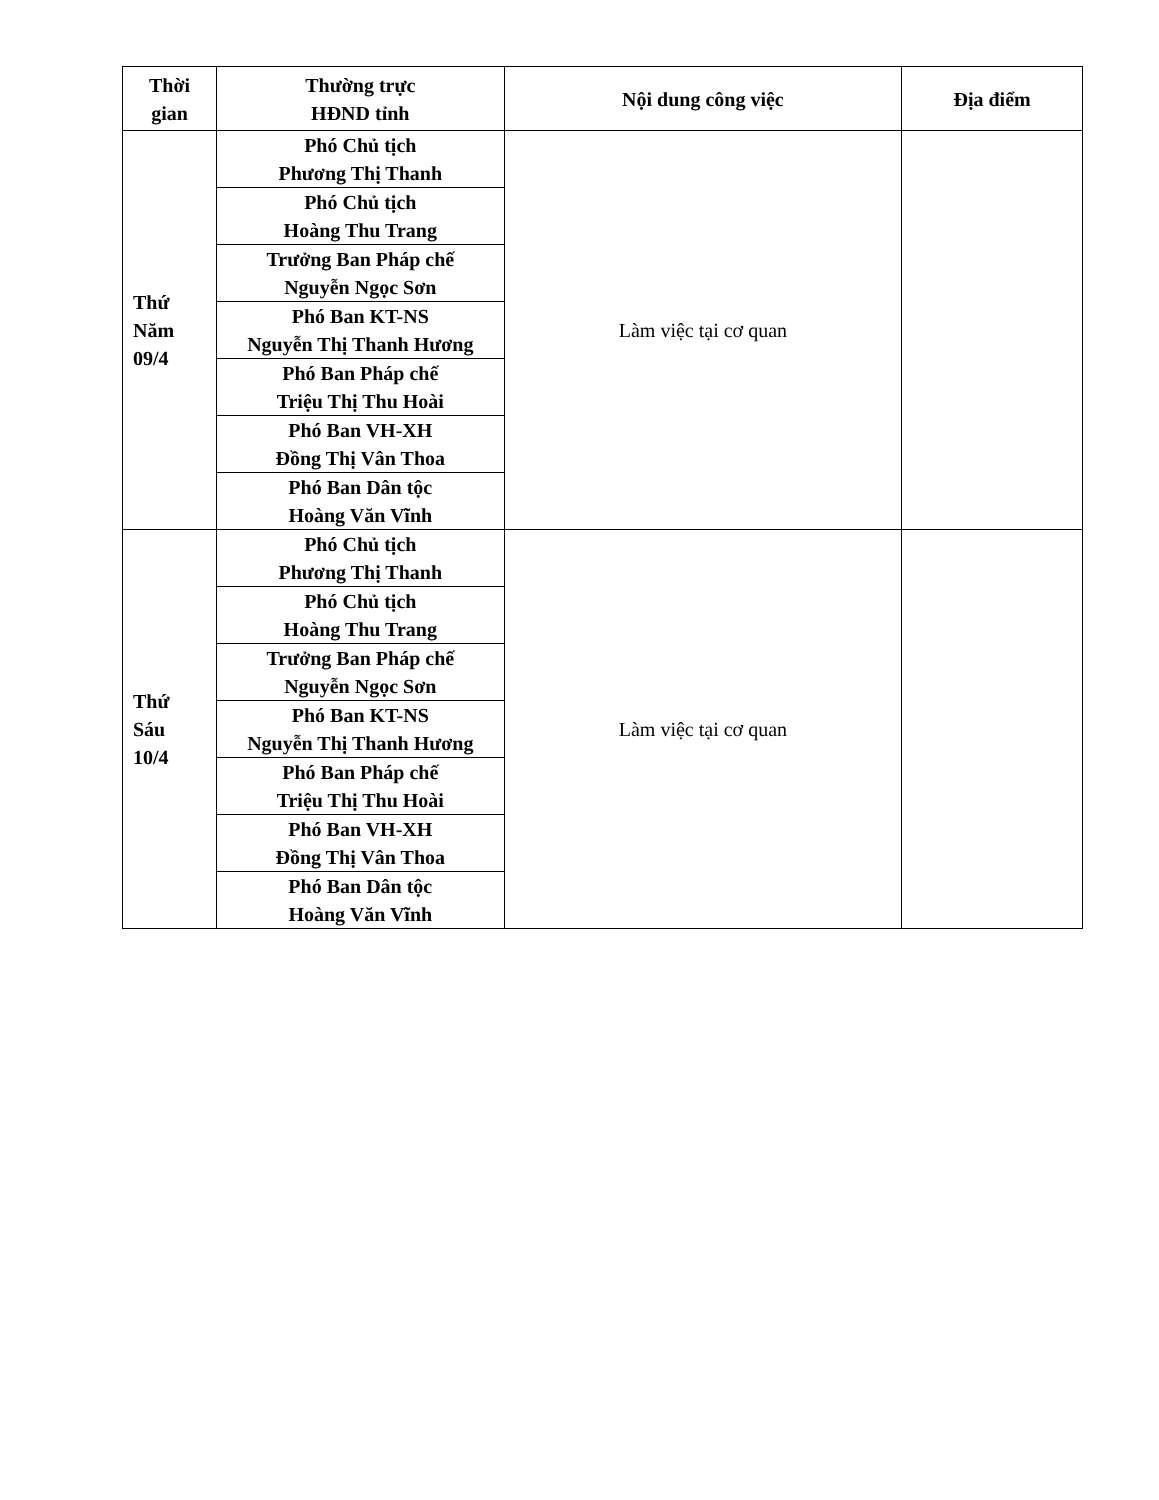| Thời gian | Thường trực HĐND tỉnh | Nội dung công việc | Địa điểm |
| --- | --- | --- | --- |
| Thứ Năm 09/4 | Phó Chủ tịch Phương Thị Thanh | Làm việc tại cơ quan | |
| | Phó Chủ tịch Hoàng Thu Trang | | |
| | Trưởng Ban Pháp chế Nguyễn Ngọc Sơn | | |
| | Phó Ban KT-NS Nguyễn Thị Thanh Hương | | |
| | Phó Ban Pháp chế Triệu Thị Thu Hoài | | |
| | Phó Ban VH-XH Đồng Thị Vân Thoa | | |
| | Phó Ban Dân tộc Hoàng Văn Vĩnh | | |
| Thứ Sáu 10/4 | Phó Chủ tịch Phương Thị Thanh | Làm việc tại cơ quan | |
| | Phó Chủ tịch Hoàng Thu Trang | | |
| | Trưởng Ban Pháp chế Nguyễn Ngọc Sơn | | |
| | Phó Ban KT-NS Nguyễn Thị Thanh Hương | | |
| | Phó Ban Pháp chế Triệu Thị Thu Hoài | | |
| | Phó Ban VH-XH Đồng Thị Vân Thoa | | |
| | Phó Ban Dân tộc Hoàng Văn Vĩnh | | |